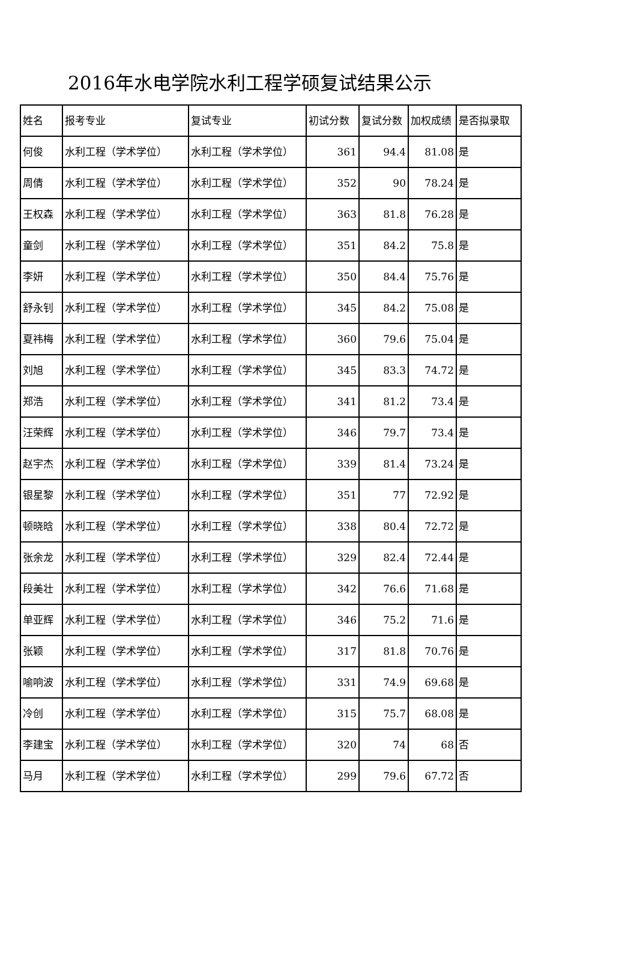2016年水电学院水利工程学硕复试结果公示
| 姓名 | 报考专业 | 复试专业 | 初试分数 | 复试分数 | 加权成绩 | 是否拟录取 |
| --- | --- | --- | --- | --- | --- | --- |
| 何俊 | 水利工程（学术学位） | 水利工程（学术学位） | 361 | 94.4 | 81.08 | 是 |
| 周倩 | 水利工程（学术学位） | 水利工程（学术学位） | 352 | 90 | 78.24 | 是 |
| 王权森 | 水利工程（学术学位） | 水利工程（学术学位） | 363 | 81.8 | 76.28 | 是 |
| 童剑 | 水利工程（学术学位） | 水利工程（学术学位） | 351 | 84.2 | 75.8 | 是 |
| 李妍 | 水利工程（学术学位） | 水利工程（学术学位） | 350 | 84.4 | 75.76 | 是 |
| 舒永钊 | 水利工程（学术学位） | 水利工程（学术学位） | 345 | 84.2 | 75.08 | 是 |
| 夏祎梅 | 水利工程（学术学位） | 水利工程（学术学位） | 360 | 79.6 | 75.04 | 是 |
| 刘旭 | 水利工程（学术学位） | 水利工程（学术学位） | 345 | 83.3 | 74.72 | 是 |
| 郑浩 | 水利工程（学术学位） | 水利工程（学术学位） | 341 | 81.2 | 73.4 | 是 |
| 汪荣辉 | 水利工程（学术学位） | 水利工程（学术学位） | 346 | 79.7 | 73.4 | 是 |
| 赵宇杰 | 水利工程（学术学位） | 水利工程（学术学位） | 339 | 81.4 | 73.24 | 是 |
| 银星黎 | 水利工程（学术学位） | 水利工程（学术学位） | 351 | 77 | 72.92 | 是 |
| 顿晓晗 | 水利工程（学术学位） | 水利工程（学术学位） | 338 | 80.4 | 72.72 | 是 |
| 张余龙 | 水利工程（学术学位） | 水利工程（学术学位） | 329 | 82.4 | 72.44 | 是 |
| 段美壮 | 水利工程（学术学位） | 水利工程（学术学位） | 342 | 76.6 | 71.68 | 是 |
| 单亚辉 | 水利工程（学术学位） | 水利工程（学术学位） | 346 | 75.2 | 71.6 | 是 |
| 张颖 | 水利工程（学术学位） | 水利工程（学术学位） | 317 | 81.8 | 70.76 | 是 |
| 喻响波 | 水利工程（学术学位） | 水利工程（学术学位） | 331 | 74.9 | 69.68 | 是 |
| 冷创 | 水利工程（学术学位） | 水利工程（学术学位） | 315 | 75.7 | 68.08 | 是 |
| 李建宝 | 水利工程（学术学位） | 水利工程（学术学位） | 320 | 74 | 68 | 否 |
| 马月 | 水利工程（学术学位） | 水利工程（学术学位） | 299 | 79.6 | 67.72 | 否 |